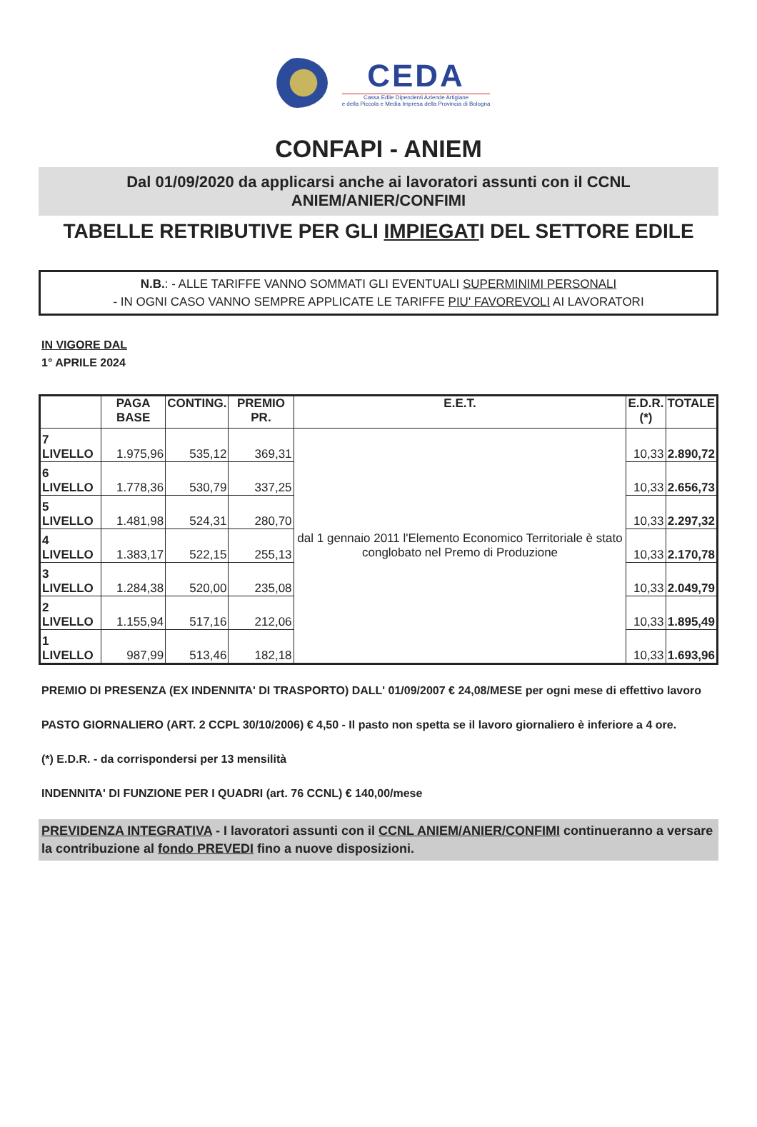CEDA
Cassa Edile Dipendenti Aziende Artigiane
e della Piccola e Media Impresa della Provincia di Bologna
CONFAPI - ANIEM
Dal 01/09/2020 da applicarsi anche ai lavoratori assunti con il CCNL
ANIEM/ANIER/CONFIMI
TABELLE RETRIBUTIVE PER GLI IMPIEGATI DEL SETTORE EDILE
N.B.: - ALLE TARIFFE VANNO SOMMATI GLI EVENTUALI SUPERMINIMI PERSONALI
- IN OGNI CASO VANNO SEMPRE APPLICATE LE TARIFFE PIU' FAVOREVOLI AI LAVORATORI
IN VIGORE DAL
1° APRILE 2024
| | PAGA BASE | CONTING. | PREMIO PR. | E.E.T. | E.D.R. (*) | TOTALE |
| --- | --- | --- | --- | --- | --- | --- |
| 7 LIVELLO | 1.975,96 | 535,12 | 369,31 | dal 1 gennaio 2011 l'Elemento Economico Territoriale è stato conglobato nel Premo di Produzione | 10,33 | 2.890,72 |
| 6 LIVELLO | 1.778,36 | 530,79 | 337,25 | | 10,33 | 2.656,73 |
| 5 LIVELLO | 1.481,98 | 524,31 | 280,70 | | 10,33 | 2.297,32 |
| 4 LIVELLO | 1.383,17 | 522,15 | 255,13 | | 10,33 | 2.170,78 |
| 3 LIVELLO | 1.284,38 | 520,00 | 235,08 | | 10,33 | 2.049,79 |
| 2 LIVELLO | 1.155,94 | 517,16 | 212,06 | | 10,33 | 1.895,49 |
| 1 LIVELLO | 987,99 | 513,46 | 182,18 | | 10,33 | 1.693,96 |
PREMIO DI PRESENZA (EX INDENNITA' DI TRASPORTO) DALL' 01/09/2007 € 24,08/MESE per ogni mese di effettivo lavoro
PASTO GIORNALIERO (ART. 2 CCPL 30/10/2006) € 4,50 - Il pasto non spetta se il lavoro giornaliero è inferiore a 4 ore.
(*) E.D.R. - da corrispondersi per 13 mensilità
INDENNITA' DI FUNZIONE PER I QUADRI (art. 76 CCNL) € 140,00/mese
PREVIDENZA INTEGRATIVA - I lavoratori assunti con il CCNL ANIEM/ANIER/CONFIMI continueranno a versare la contribuzione al fondo PREVEDI fino a nuove disposizioni.